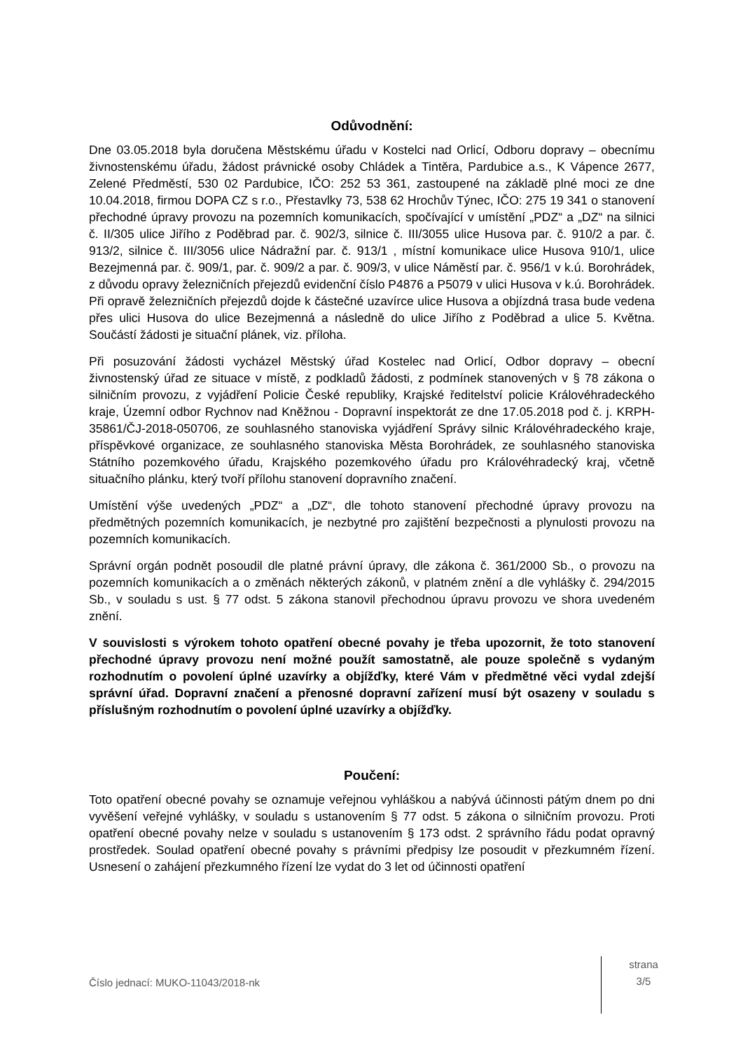Odůvodnění:
Dne 03.05.2018 byla doručena Městskému úřadu v Kostelci nad Orlicí, Odboru dopravy – obecnímu živnostenskému úřadu, žádost právnické osoby Chládek a Tintěra, Pardubice a.s., K Vápence 2677, Zelené Předměstí, 530 02 Pardubice, IČO: 252 53 361, zastoupené na základě plné moci ze dne 10.04.2018, firmou DOPA CZ s r.o., Přestavlky 73, 538 62 Hrochův Týnec, IČO: 275 19 341 o stanovení přechodné úpravy provozu na pozemních komunikacích, spočívající v umístění „PDZ“ a „DZ“ na silnici č. II/305 ulice Jiřího z Poděbrad par. č. 902/3, silnice č. III/3055 ulice Husova par. č. 910/2 a par. č. 913/2, silnice č. III/3056 ulice Nádražní par. č. 913/1 , místní komunikace ulice Husova 910/1, ulice Bezejmenná par. č. 909/1, par. č. 909/2 a par. č. 909/3, v ulice Náměstí par. č. 956/1 v k.ú. Borohrádek, z důvodu opravy železničních přejezdů evidenční číslo P4876 a P5079 v ulici Husova v k.ú. Borohrádek. Při opravě železničních přejezdů dojde k částečné uzavírce ulice Husova a objízdná trasa bude vedena přes ulici Husova do ulice Bezejmenná a následně do ulice Jiřího z Poděbrad a ulice 5. Května. Součástí žádosti je situační plánek, viz. příloha.
Při posuzování žádosti vycházel Městský úřad Kostelec nad Orlicí, Odbor dopravy – obecní živnostenský úřad ze situace v místě, z podkladů žádosti, z podmínek stanovených v § 78 zákona o silničním provozu, z vyjádření Policie České republiky, Krajské ředitelství policie Královéhradeckého kraje, Územní odbor Rychnov nad Kněžnou - Dopravní inspektorát ze dne 17.05.2018 pod č. j. KRPH-35861/ČJ-2018-050706, ze souhlasného stanoviska vyjádření Správy silnic Královéhradeckého kraje, příspěvkové organizace, ze souhlasného stanoviska Města Borohrádek, ze souhlasného stanoviska Státního pozemkového úřadu, Krajského pozemkového úřadu pro Královéhradecký kraj, včetně situačního plánku, který tvoří přílohu stanovení dopravního značení.
Umístění výše uvedených „PDZ“ a „DZ“, dle tohoto stanovení přechodné úpravy provozu na předmětných pozemních komunikacích, je nezbytné pro zajištění bezpečnosti a plynulosti provozu na pozemních komunikacích.
Správní orgán podnět posoudil dle platné právní úpravy, dle zákona č. 361/2000 Sb., o provozu na pozemních komunikacích a o změnách některých zákonů, v platném znění a dle vyhlášky č. 294/2015 Sb., v souladu s ust. § 77 odst. 5 zákona stanovil přechodnou úpravu provozu ve shora uvedeném znění.
V souvislosti s výrokem tohoto opatření obecné povahy je třeba upozornit, že toto stanovení přechodné úpravy provozu není možné použít samostatně, ale pouze společně s vydaným rozhodnutím o povolení úplné uzavírky a objížďky, které Vám v předmětné věci vydal zdejší správní úřad. Dopravní značení a přenosné dopravní zařízení musí být osazeny v souladu s příslušným rozhodnutím o povolení úplné uzavírky a objížďky.
Poučení:
Toto opatření obecné povahy se oznamuje veřejnou vyhláškou a nabývá účinnosti pátým dnem po dni vyvěšení veřejné vyhlášky, v souladu s ustanovením § 77 odst. 5 zákona o silničním provozu. Proti opatření obecné povahy nelze v souladu s ustanovením § 173 odst. 2 správního řádu podat opravný prostředek. Soulad opatření obecné povahy s právními předpisy lze posoudit v přezkumném řízení. Usnesení o zahájení přezkumného řízení lze vydat do 3 let od účinnosti opatření
Číslo jednací: MUKO-11043/2018-nk
strana
3/5